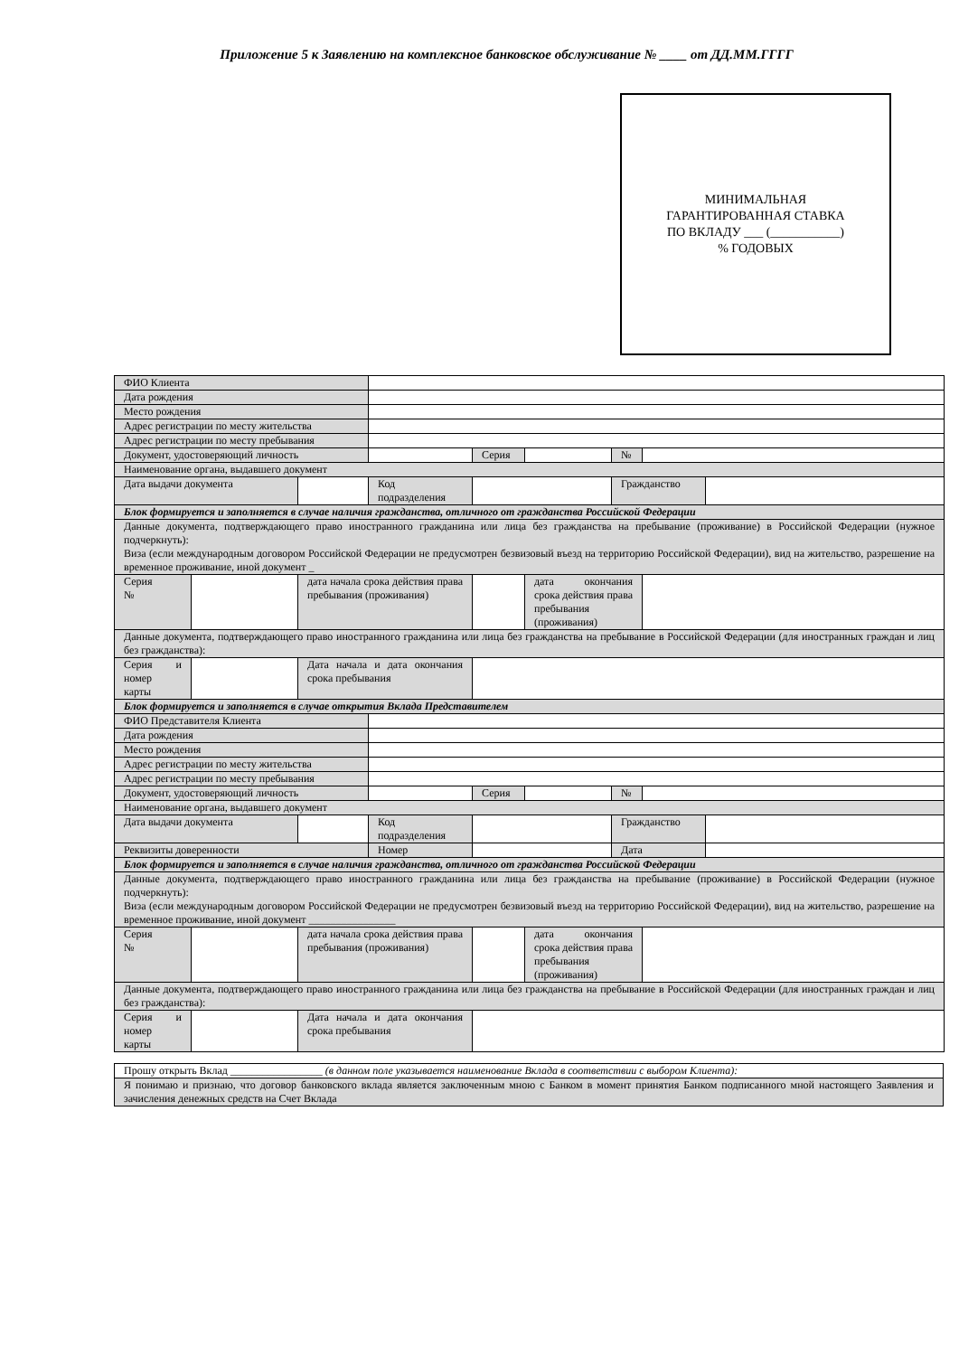Приложение 5 к Заявлению на комплексное банковское обслуживание № ____ от ДД.ММ.ГГГГ
МИНИМАЛЬНАЯ
ГАРАНТИРОВАННАЯ СТАВКА
ПО ВКЛАДУ ___ (___________)
% ГОДОВЫХ
| ФИО Клиента | | | | | | | | |
| Дата рождения | | | | | | | | |
| Место рождения | | | | | | | | |
| Адрес регистрации по месту жительства | | | | | | | | |
| Адрес регистрации по месту пребывания | | | | | | | | |
| Документ, удостоверяющий личность | | | | Серия | | № | | |
| Наименование органа, выдавшего документ | | | | | | | | |
| Дата выдачи документа | | | Код подразделения | | | Гражданство | | |
| Блок формируется и заполняется в случае наличия гражданства, отличного от гражданства Российской Федерации | | | | | | | | |
| Данные документа, подтверждающего право иностранного гражданина или лица без гражданства на пребывание (проживание) в Российской Федерации (нужное подчеркнуть): Виза (если международным договором Российской Федерации не предусмотрен безвизовый въезд на территорию Российской Федерации), вид на жительство, разрешение на временное проживание, иной документ _ | | | | | | | | |
| Серия № | | дата начала срока действия права пребывания (проживания) | | | дата окончания срока действия права пребывания (проживания) | | | |
| Данные документа, подтверждающего право иностранного гражданина или лица без гражданства на пребывание в Российской Федерации (для иностранных граждан и лиц без гражданства): | | | | | | | | |
| Серия и номер карты | | Дата начала и дата окончания срока пребывания | | | | | | |
| Блок формируется и заполняется в случае открытия Вклада Представителем | | | | | | | | |
| ФИО Представителя Клиента | | | | | | | | |
| Дата рождения | | | | | | | | |
| Место рождения | | | | | | | | |
| Адрес регистрации по месту жительства | | | | | | | | |
| Адрес регистрации по месту пребывания | | | | | | | | |
| Документ, удостоверяющий личность | | | | Серия | | № | | |
| Наименование органа, выдавшего документ | | | | | | | | |
| Дата выдачи документа | | | Код подразделения | | | Гражданство | | |
| Реквизиты доверенности | | | Номер | | | Дата | | |
| Блок формируется и заполняется в случае наличия гражданства, отличного от гражданства Российской Федерации | | | | | | | | |
| Данные документа, подтверждающего право иностранного гражданина или лица без гражданства на пребывание (проживание) в Российской Федерации (нужное подчеркнуть): Виза (если международным договором Российской Федерации не предусмотрен безвизовый въезд на территорию Российской Федерации), вид на жительство, разрешение на временное проживание, иной документ ________________ | | | | | | | | |
| Серия № | | дата начала срока действия права пребывания (проживания) | | | дата окончания срока действия права пребывания (проживания) | | | |
| Данные документа, подтверждающего право иностранного гражданина или лица без гражданства на пребывание в Российской Федерации (для иностранных граждан и лиц без гражданства): | | | | | | | | |
| Серия и номер карты | | Дата начала и дата окончания срока пребывания | | | | | | |
| Прошу открыть Вклад _________________ (в данном поле указывается наименование Вклада в соответствии с выбором Клиента): |
| Я понимаю и признаю, что договор банковского вклада является заключенным мною с Банком в момент принятия Банком подписанного мной настоящего Заявления и зачисления денежных средств на Счет Вклада |